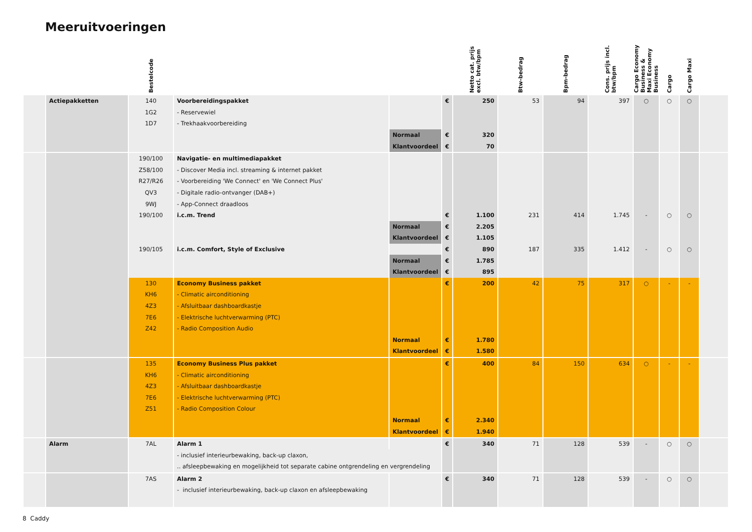Meeruitvoeringen
| | | Bestelcode | | | | Netto cat. prijs excl. btw/bpm | Btw-bedrag | Bpm-bedrag | Cons. prijs incl. btw/bpm | Cargo Economy Business & Maxi Economy Business | Cargo | Cargo Maxi | |
| --- | --- | --- | --- | --- | --- | --- | --- | --- | --- | --- | --- | --- | --- |
| | Actiepakketten | 140 | Voorbereidingspakket | | € | 250 | 53 | 94 | 397 | ○ | ○ | ○ | |
| | | 1G2 | - Reservewiel | | | | | | | | | | |
| | | 1D7 | - Trekhaakvoorbereiding | | | | | | | | | | |
| | | | | Normaal | € | 320 | | | | | | | |
| | | | | Klantvoordeel | € | 70 | | | | | | | |
| | | 190/100 | Navigatie- en multimediapakket | | | | | | | | | | |
| | | Z58/100 | - Discover Media incl. streaming & internet pakket | | | | | | | | | | |
| | | R27/R26 | - Voorbereiding 'We Connect' en 'We Connect Plus' | | | | | | | | | | |
| | | QV3 | - Digitale radio-ontvanger (DAB+) | | | | | | | | | | |
| | | 9WJ | - App-Connect draadloos | | | | | | | | | | |
| | | 190/100 | i.c.m. Trend | | € | 1.100 | 231 | 414 | 1.745 | - | ○ | ○ | |
| | | | | Normaal | € | 2.205 | | | | | | | |
| | | | | Klantvoordeel | € | 1.105 | | | | | | | |
| | | 190/105 | i.c.m. Comfort, Style of Exclusive | | € | 890 | 187 | 335 | 1.412 | - | ○ | ○ | |
| | | | | Normaal | € | 1.785 | | | | | | | |
| | | | | Klantvoordeel | € | 895 | | | | | | | |
| | | 130 | Economy Business pakket | | € | 200 | 42 | 75 | 317 | ○ | - | - | |
| | | KH6 | - Climatic airconditioning | | | | | | | | | | |
| | | 4Z3 | - Afsluitbaar dashboardkastje | | | | | | | | | | |
| | | 7E6 | - Elektrische luchtverwarming (PTC) | | | | | | | | | | |
| | | Z42 | - Radio Composition Audio | | | | | | | | | | |
| | | | | Normaal | € | 1.780 | | | | | | | |
| | | | | Klantvoordeel | € | 1.580 | | | | | | | |
| | | 135 | Economy Business Plus pakket | | € | 400 | 84 | 150 | 634 | ○ | - | - | |
| | | KH6 | - Climatic airconditioning | | | | | | | | | | |
| | | 4Z3 | - Afsluitbaar dashboardkastje | | | | | | | | | | |
| | | 7E6 | - Elektrische luchtverwarming (PTC) | | | | | | | | | | |
| | | Z51 | - Radio Composition Colour | | | | | | | | | | |
| | | | | Normaal | € | 2.340 | | | | | | | |
| | | | | Klantvoordeel | € | 1.940 | | | | | | | |
| | Alarm | 7AL | Alarm 1 | | € | 340 | 71 | 128 | 539 | - | ○ | ○ | |
| | | | - inclusief interieurbewaking, back-up claxon, | | | | | | | | | | |
| | | | .. afsleepbewaking en mogelijkheid tot separate cabine ontgrendeling en vergrendeling | | | | | | | | | | |
| | | 7AS | Alarm 2 | | € | 340 | 71 | 128 | 539 | - | ○ | ○ | |
| | | | - inclusief interieurbewaking, back-up claxon en afsleepbewaking | | | | | | | | | | |
8 Caddy